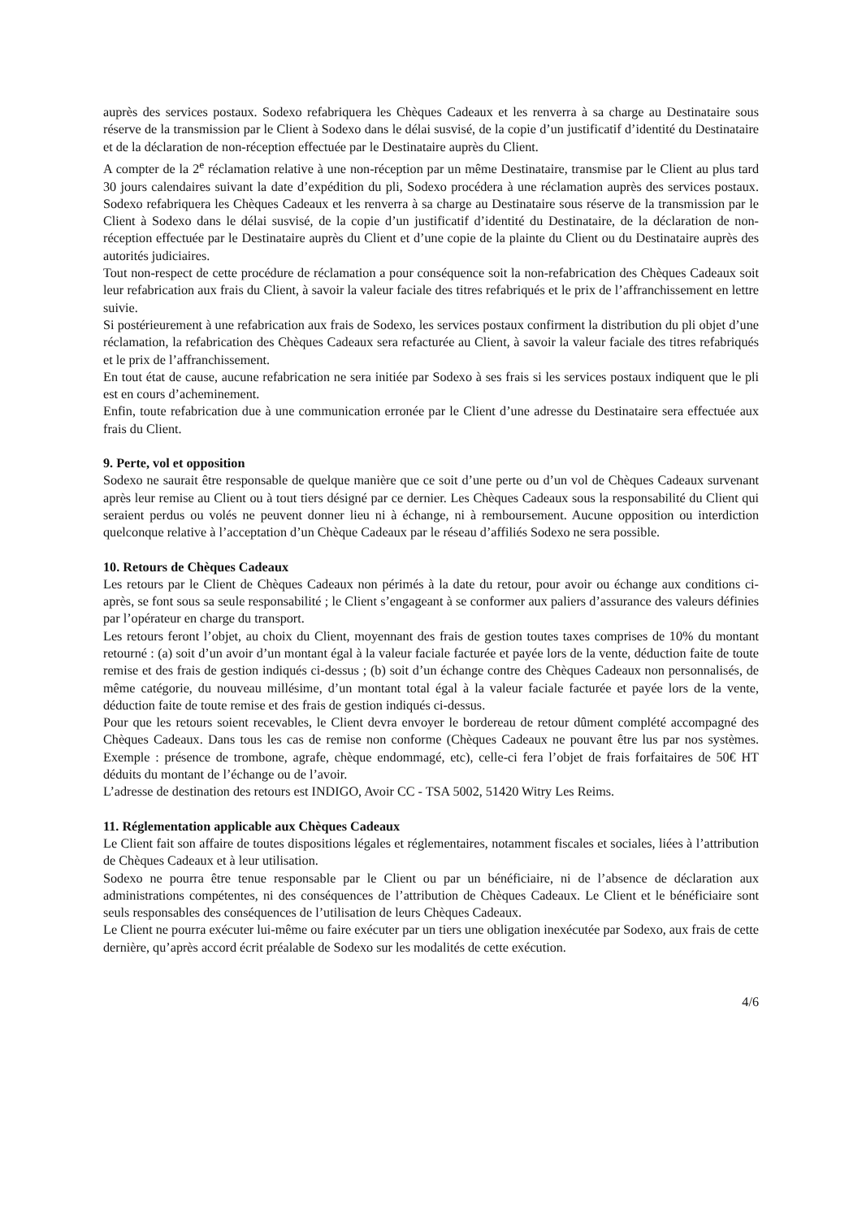auprès des services postaux. Sodexo refabriquera les Chèques Cadeaux et les renverra à sa charge au Destinataire sous réserve de la transmission par le Client à Sodexo dans le délai susvisé, de la copie d’un justificatif d’identité du Destinataire et de la déclaration de non-réception effectuée par le Destinataire auprès du Client.
A compter de la 2<sup>e</sup> réclamation relative à une non-réception par un même Destinataire, transmise par le Client au plus tard 30 jours calendaires suivant la date d’expédition du pli, Sodexo procédera à une réclamation auprès des services postaux. Sodexo refabriquera les Chèques Cadeaux et les renverra à sa charge au Destinataire sous réserve de la transmission par le Client à Sodexo dans le délai susvisé, de la copie d’un justificatif d’identité du Destinataire, de la déclaration de non-réception effectuée par le Destinataire auprès du Client et d’une copie de la plainte du Client ou du Destinataire auprès des autorités judiciaires.
Tout non-respect de cette procédure de réclamation a pour conséquence soit la non-refabrication des Chèques Cadeaux soit leur refabrication aux frais du Client, à savoir la valeur faciale des titres refabriqués et le prix de l’affranchissement en lettre suivie.
Si postérieurement à une refabrication aux frais de Sodexo, les services postaux confirment la distribution du pli objet d’une réclamation, la refabrication des Chèques Cadeaux sera refacturée au Client, à savoir la valeur faciale des titres refabriqués et le prix de l’affranchissement.
En tout état de cause, aucune refabrication ne sera initiée par Sodexo à ses frais si les services postaux indiquent que le pli est en cours d’acheminement.
Enfin, toute refabrication due à une communication erronée par le Client d’une adresse du Destinataire sera effectuée aux frais du Client.
9. Perte, vol et opposition
Sodexo ne saurait être responsable de quelque manière que ce soit d’une perte ou d’un vol de Chèques Cadeaux survenant après leur remise au Client ou à tout tiers désigné par ce dernier. Les Chèques Cadeaux sous la responsabilité du Client qui seraient perdus ou volés ne peuvent donner lieu ni à échange, ni à remboursement. Aucune opposition ou interdiction quelconque relative à l’acceptation d’un Chèque Cadeaux par le réseau d’affiliés Sodexo ne sera possible.
10. Retours de Chèques Cadeaux
Les retours par le Client de Chèques Cadeaux non périmés à la date du retour, pour avoir ou échange aux conditions ci-après, se font sous sa seule responsabilité ; le Client s’engageant à se conformer aux paliers d’assurance des valeurs définies par l’opérateur en charge du transport.
Les retours feront l’objet, au choix du Client, moyennant des frais de gestion toutes taxes comprises de 10% du montant retourné : (a) soit d’un avoir d’un montant égal à la valeur faciale facturée et payée lors de la vente, déduction faite de toute remise et des frais de gestion indiqués ci-dessus ; (b) soit d’un échange contre des Chèques Cadeaux non personnalisés, de même catégorie, du nouveau millésime, d’un montant total égal à la valeur faciale facturée et payée lors de la vente, déduction faite de toute remise et des frais de gestion indiqués ci-dessus.
Pour que les retours soient recevables, le Client devra envoyer le bordereau de retour dûment complété accompagné des Chèques Cadeaux. Dans tous les cas de remise non conforme (Chèques Cadeaux ne pouvant être lus par nos systèmes. Exemple : présence de trombone, agrafe, chèque endommagé, etc), celle-ci fera l’objet de frais forfaitaires de 50€ HT déduits du montant de l’échange ou de l’avoir.
L’adresse de destination des retours est INDIGO, Avoir CC - TSA 5002, 51420 Witry Les Reims.
11. Réglementation applicable aux Chèques Cadeaux
Le Client fait son affaire de toutes dispositions légales et réglementaires, notamment fiscales et sociales, liées à l’attribution de Chèques Cadeaux et à leur utilisation.
Sodexo ne pourra être tenue responsable par le Client ou par un bénéficiaire, ni de l’absence de déclaration aux administrations compétentes, ni des conséquences de l’attribution de Chèques Cadeaux. Le Client et le bénéficiaire sont seuls responsables des conséquences de l’utilisation de leurs Chèques Cadeaux.
Le Client ne pourra exécuter lui-même ou faire exécuter par un tiers une obligation inexécutée par Sodexo, aux frais de cette dernière, qu’après accord écrit préalable de Sodexo sur les modalités de cette exécution.
4/6